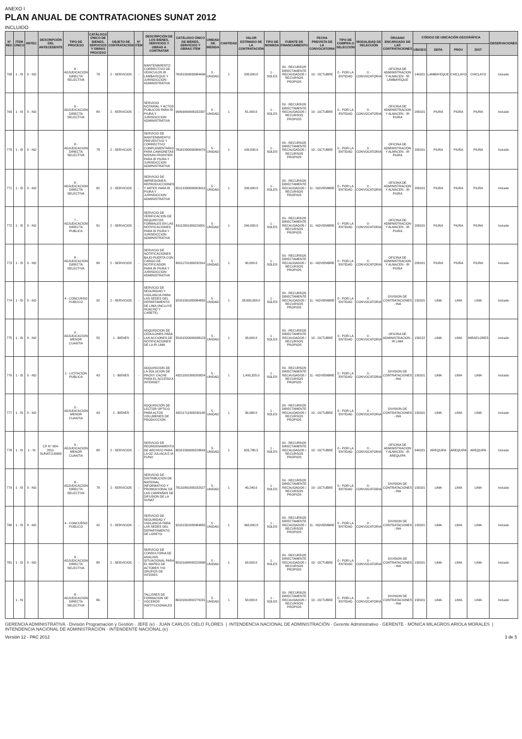ANEXO I
PLAN ANUAL DE CONTRATACIONES SUNAT 2012
INCLUIDO
| N° REF. | ITEM ÚNICO | ANTEC. | DESCRIPCIÓN DEL ANTECEDENTE | TIPO DE PROCESO | CATÁLOGO ÚNICO DE BIENES, SERVICIOS Y OBRAS PROCESO | OBJETO DE CONTRATACIÓN | N° ITEM | DESCRIPCIÓN DE LOS BIENES, SERVICIOS Y OBRAS A CONTRATAR | CATÁLOGO ÚNICO DE BIENES, SERVICIOS Y OBRAS ITEM | UNIDAD DE MEDIDA | CANTIDAD | VALOR ESTIMADO DE LA CONTRATACIÓN | TIPO DE MONEDA | FUENTE DE FINANCIAMIENTO | FECHA PREVISTA DE LA CONVOCATORIA | TIPO DE COMPRA O SELECCIÓN | MODALIDAD DE SELECCIÓN | ÓRGANO ENCARGADO DE LAS CONTRATACIONES | CÓDIGO DE UBICACIÓN GEOGRÁFICA | | | | OBSERVACIONES |
| --- | --- | --- | --- | --- | --- | --- | --- | --- | --- | --- | --- | --- | --- | --- | --- | --- | --- | --- | --- | --- | --- | --- | --- |
| | | | | | | | | | | | | | | | | | | | UBIGEO | DEPA | PROV | DIST | |
| 768 | 1 - SI | 0 - NO | | 8 - ADJUDICACION DIRECTA SELECTIVA | 78 | 2 - SERVICIOS | - | MANTENIMIENTO CORRECTIVO DE VEHICULOS IR LAMBAYEQUE Y JURISDICCION ADMINISTRATIVA | 78181509000084498 | 5 - UNIDAD | 1 | 200,000.0 | 1 - SOLES | 09 - RECURSOS DIRECTAMENTE RECAUDADOS / RECURSOS PROPIOS | 10 - OCTUBRE | 0 - POR LA ENTIDAD | 0 - CONVOCATORIA | OFICINA DE ADMINISTRACION Y ALMACEN - IR LAMBAYEQUE | 140101 | LAMBAYEQUE | CHICLAYO | CHICLAYO | Incluido |
| 769 | 1 - SI | 0 - NO | | 8 - ADJUDICACION DIRECTA SELECTIVA | 89 | 2 - SERVICIOS | - | SERVICIO NOTARIAL Y ACTOS PUBLICOS PARA IR PIURA Y JURISDICCION ADMINISTRATIVA | 99999999900232337 | 5 - UNIDAD | 1 | 81,000.0 | 1 - SOLES | 09 - RECURSOS DIRECTAMENTE RECAUDADOS / RECURSOS PROPIOS | 10 - OCTUBRE | 0 - POR LA ENTIDAD | 0 - CONVOCATORIA | OFICINA DE ADMINISTRACION Y ALMACEN - IR PIURA | 200101 | PIURA | PIURA | PIURA | Incluido |
| 770 | 1 - SI | 0 - NO | | 8 - ADJUDICACION DIRECTA SELECTIVA | 78 | 2 - SERVICIOS | - | SERVICIO DE MANTENIMIENTO PREVENTIVO Y CORRECTIVO COMPLEMENTARIO PARA CAMIONETAS NISSAN FRONTIER PARA IR PIURA Y JURISDICCION ADMINISTRATIVA | 78181500000084479 | 5 - UNIDAD | 1 | 100,000.0 | 1 - SOLES | 09 - RECURSOS DIRECTAMENTE RECAUDADOS / RECURSOS PROPIOS | 10 - OCTUBRE | 0 - POR LA ENTIDAD | 0 - CONVOCATORIA | OFICINA DE ADMINISTRACION Y ALMACEN - IR PIURA | 200101 | PIURA | PIURA | PIURA | Incluido |
| 771 | 1 - SI | 0 - NO | | 8 - ADJUDICACION DIRECTA SELECTIVA | 82 | 2 - SERVICIOS | - | SERVICIO DE IMPRESIONES, REPRODUCCIONES Y ARTES PARA IR PIURA Y JURISDICCION ADMINISTRATIVA | 82121500000003919 | 5 - UNIDAD | 1 | 200,000.0 | 1 - SOLES | 09 - RECURSOS DIRECTAMENTE RECAUDADOS / RECURSOS PROPIOS | 11 - NOVIEMBRE | 0 - POR LA ENTIDAD | 0 - CONVOCATORIA | OFICINA DE ADMINISTRACION Y ALMACEN - IR PIURA | 200101 | PIURA | PIURA | PIURA | Incluido |
| 772 | 1 - SI | 0 - NO | | 7 - ADJUDICACION DIRECTA PUBLICA | 81 | 2 - SERVICIOS | - | SERVICIO DE VERIFICACION DE REQUISITOS FORMALES EN LAS NOTIFICACIONES PARA IR PIURA Y JURISDICCION ADMINISTRATIVA | 81112001000229001 | 5 - UNIDAD | 1 | 240,000.0 | 1 - SOLES | 09 - RECURSOS DIRECTAMENTE RECAUDADOS / RECURSOS PROPIOS | 11 - NOVIEMBRE | 0 - POR LA ENTIDAD | 0 - CONVOCATORIA | OFICINA DE ADMINISTRACION Y ALMACEN - IR PIURA | 200101 | PIURA | PIURA | PIURA | Incluido |
| 773 | 1 - SI | 0 - NO | | 8 - ADJUDICACION DIRECTA SELECTIVA | 80 | 2 - SERVICIOS | - | SERVICIO DE NOTIFICACIONES BAJO PUERTA CON CARGO DE NOTIFICADOR PARA IR PIURA Y JURISDICCION ADMINISTRATIVA | 80111701000232314 | 5 - UNIDAD | 1 | 90,000.0 | 1 - SOLES | 09 - RECURSOS DIRECTAMENTE RECAUDADOS / RECURSOS PROPIOS | 11 - NOVIEMBRE | 0 - POR LA ENTIDAD | 0 - CONVOCATORIA | OFICINA DE ADMINISTRACION Y ALMACEN - IR PIURA | 200101 | PIURA | PIURA | PIURA | Incluido |
| 774 | 1 - SI | 0 - NO | | 4 - CONCURSO PUBLICO | 92 | 2 - SERVICIOS | - | SERVICIO DE SEGURIDAD Y VIGILANCIA PARA LAS SEDES DEL DEPARTAMENTO DE LIMA (INCLUYE HUACHO Y CAÑETE) | 92101501000084855 | 5 - UNIDAD | 1 | 28,800,000.0 | 1 - SOLES | 09 - RECURSOS DIRECTAMENTE RECAUDADOS / RECURSOS PROPIOS | 11 - NOVIEMBRE | 0 - POR LA ENTIDAD | 0 - CONVOCATORIA | DIVISION DE CONTRATACIONES - INA | 150101 | LIMA | LIMA | LIMA | Incluido |
| 775 | 1 - SI | 0 - NO | | 0 - ADJUDICACION MENOR CUANTIA | 55 | 1 - BIENES | - | ADQUISICION DE CEDULONES PARA LAS ACCIONES DE NOTIFICACIONES DE LA IR LIMA | 55101520000038123 | 5 - UNIDAD | 1 | 33,000.0 | 1 - SOLES | 09 - RECURSOS DIRECTAMENTE RECAUDADOS / RECURSOS PROPIOS | 10 - OCTUBRE | 0 - POR LA ENTIDAD | 0 - CONVOCATORIA | OFICINA DE ADMINISTRACION - IR LIMA | 150122 | LIMA | LIMA | MIRAFLORES | Incluido |
| 776 | 1 - SI | 0 - NO | | 1 - LICITACION PUBLICA | 43 | 1 - BIENES | - | ADQUISICION DE LA SOLUCION DE PROXY CACHE PARA EL ACCESO A INTERNET | 43211501000205824 | 5 - UNIDAD | 1 | 1,495,325.0 | 1 - SOLES | 09 - RECURSOS DIRECTAMENTE RECAUDADOS / RECURSOS PROPIOS | 11 - NOVIEMBRE | 0 - POR LA ENTIDAD | 0 - CONVOCATORIA | DIVISION DE CONTRATACIONES - INA | 150101 | LIMA | LIMA | LIMA | Incluido |
| 777 | 1 - SI | 0 - NO | | 0 - ADJUDICACION MENOR CUANTIA | 43 | 1 - BIENES | - | ADQUISICION DE LECTOR OPTICO PARA ALTOS VOLUMENES DE PRODUCCION | 43211711000230108 | 5 - UNIDAD | 1 | 39,980.0 | 1 - SOLES | 09 - RECURSOS DIRECTAMENTE RECAUDADOS / RECURSOS PROPIOS | 10 - OCTUBRE | 0 - POR LA ENTIDAD | 0 - CONVOCATORIA | DIVISION DE CONTRATACIONES - INA | 150101 | LIMA | LIMA | LIMA | Incluido |
| 778 | 1 - SI | 1 - SI | CP N° 004-2011-SUNAT/2J0000 | 0 - ADJUDICACION MENOR CUANTIA | 80 | 2 - SERVICIOS | - | SERVICIO DE REORDENAMIENTO DE ARCHIVO PARA LA OZ JULIACA E IA PUNO | 80161506000228843 | 5 - UNIDAD | 1 | 826,780.5 | 1 - SOLES | 09 - RECURSOS DIRECTAMENTE RECAUDADOS / RECURSOS PROPIOS | 10 - OCTUBRE | 0 - POR LA ENTIDAD | 0 - CONVOCATORIA | OFICINA DE ADMINISTRACION Y ALMACEN - IR AREQUIPA | 040101 | AREQUIPA | AREQUIPA | AREQUIPA | Incluido |
| 779 | 1 - SI | 0 - NO | | 8 - ADJUDICACION DIRECTA SELECTIVA | 78 | 2 - SERVICIOS | - | SERVICIO DE DISTRIBUCION DE MATERIAL INFORMATIVO Y PROMOCIONAL DE LAS CAMPAÑAS DE DIFUSION DE LA SUNAT | 78131801000232527 | 5 - UNIDAD | 1 | 40,240.0 | 1 - SOLES | 09 - RECURSOS DIRECTAMENTE RECAUDADOS / RECURSOS PROPIOS | 10 - OCTUBRE | 0 - POR LA ENTIDAD | 0 - CONVOCATORIA | DIVISION DE CONTRATACIONES - INA | 150101 | LIMA | LIMA | LIMA | Incluido |
| 780 | 1 - SI | 0 - NO | | 4 - CONCURSO PUBLICO | 92 | 2 - SERVICIOS | - | SERVICIO DE SEGURIDAD Y VIGILANCIA PARA LAS SEDES DEL DEPARTAMENTO DE LORETO | 92101501000084855 | 5 - UNIDAD | 1 | 960,000.0 | 1 - SOLES | 09 - RECURSOS DIRECTAMENTE RECAUDADOS / RECURSOS PROPIOS | 11 - NOVIEMBRE | 0 - POR LA ENTIDAD | 0 - CONVOCATORIA | DIVISION DE CONTRATACIONES - INA | 150101 | LIMA | LIMA | LIMA | Incluido |
| 781 | 1 - SI | 0 - NO | | 8 - ADJUDICACION DIRECTA SELECTIVA | 80 | 2 - SERVICIOS | - | SERVICIO DE CONSULTORIA DE ANALISIS SITUACIONAL PARA EL MAPEO DE ACTORES Y/O GRUPOS DE INTERES | 80101604000225838 | 5 - UNIDAD | 1 | 60,000.0 | 1 - SOLES | 09 - RECURSOS DIRECTAMENTE RECAUDADOS / RECURSOS PROPIOS | 10 - OCTUBRE | 0 - POR LA ENTIDAD | 0 - CONVOCATORIA | DIVISION DE CONTRATACIONES - INA | 150101 | LIMA | LIMA | LIMA | Incluido |
| | 1 - SI | | | 8 - ADJUDICACION DIRECTA SELECTIVA | 86 | | - | TALLERES DE FORMACION DE VOCEROS INSTITUCIONALES | 86101810002270231 | 5 - UNIDAD | 1 | 50,000.0 | 1 - SOLES | 09 - RECURSOS DIRECTAMENTE RECAUDADOS / RECURSOS PROPIOS | 10 - OCTUBRE | 0 - POR LA ENTIDAD | 0 - CONVOCATORIA | DIVISION DE CONTRATACIONES - INA | 150101 | LIMA | LIMA | LIMA | Incluido |
GERENCIA ADMINISTRATIVA · División Programación y Gestión · JEFE (e) · JUAN CARLOS CIELO FLORES | INTENDENCIA NACIONAL DE ADMINISTRACIÓN · Gerente Administrativo · GERENTE · MÓNICA MILAGROS ARIOLA MORALES | INTENDENCIA NACIONAL DE ADMINISTRACIÓN · INTENDENTE NACIONAL (e)
Versión 12 - PAC 2012 3 de 5